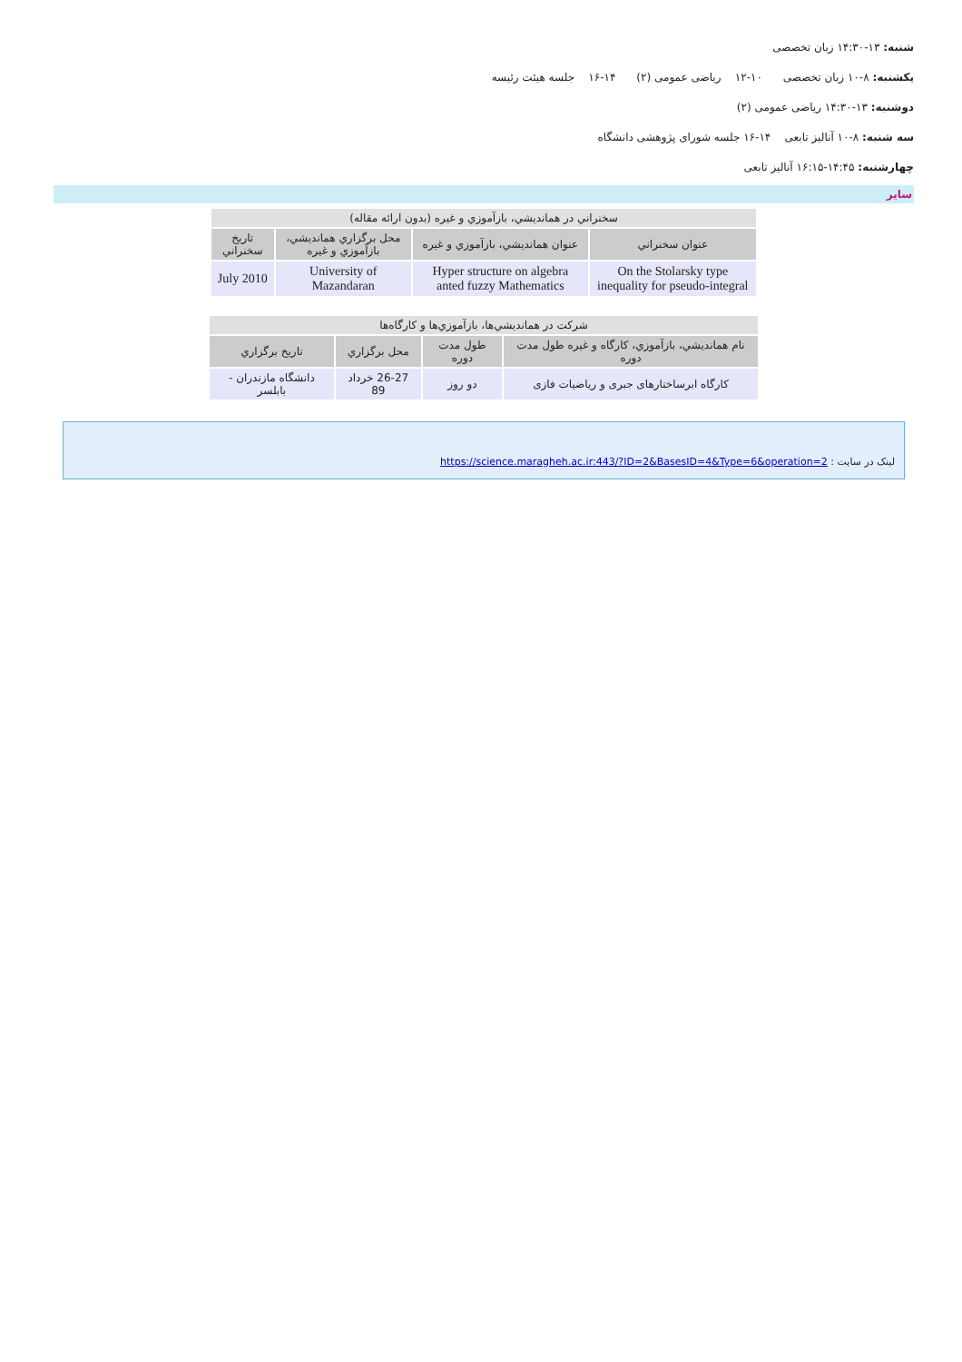شنبه: ۱۳-۱۴:۳۰ زبان تخصصی
یکشنبه: ۸-۱۰ زبان تخصصی ۱۰-۱۲ ریاضی عمومی (۲) ۱۴-۱۶ جلسه هیئت رئیسه
دوشنبه: ۱۳-۱۴:۳۰ ریاضی عمومی (۲)
سه شنبه: ۸-۱۰ آنالیز تابعی ۱۴-۱۶ جلسه شورای پژوهشی دانشگاه
چهارشنبه: ۱۴:۴۵-۱۶:۱۵ آنالیز تابعی
سایر
| سخنراني در همانديشي، بازآموزي و غيره (بدون ارائه مقاله) | | | |
| --- | --- | --- | --- |
| عنوان سخنراني | عنوان همانديشي، بازآموزي و غيره | محل برگزاري همانديشي، بازآموزي و غيره | تاريخ سخنراني |
| On the Stolarsky type inequality for pseudo-integral | Hyper structure on algebra anted fuzzy Mathematics | University of Mazandaran | July 2010 |
| شركت در همانديشي‌ها، بازآموزي‌ها و كارگاه‌ها | | | |
| --- | --- | --- | --- |
| نام همانديشي، بازآموزي، كارگاه و غيره طول مدت دوره | طول مدت دوره | محل برگزاري | تاريخ برگزاري |
| کارگاه ابرساختارهای جبری و ریاضیات فازی | دو روز | 26-27 خرداد 89 | دانشگاه مازندران - بابلسر |
لینک در سایت : https://science.maragheh.ac.ir:443/?ID=2&BasesID=4&Type=6&operation=2